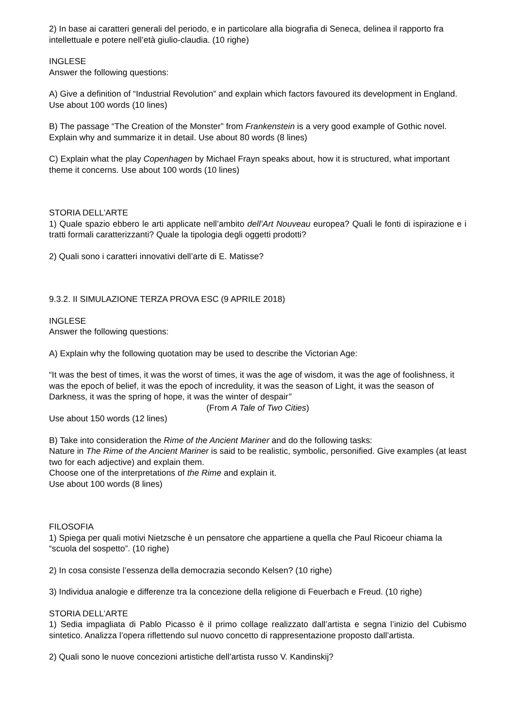2) In base ai caratteri generali del periodo, e in particolare alla biografia di Seneca, delinea il rapporto fra intellettuale e potere nell’età giulio-claudia. (10 righe)
INGLESE
Answer the following questions:
A) Give a definition of “Industrial Revolution” and explain which factors favoured its development in England. Use about 100 words (10 lines)
B) The passage “The Creation of the Monster” from Frankenstein is a very good example of Gothic novel. Explain why and summarize it in detail. Use about 80 words (8 lines)
C) Explain what the play Copenhagen by Michael Frayn speaks about, how it is structured, what important theme it concerns. Use about 100 words (10 lines)
STORIA DELL’ARTE
1) Quale spazio ebbero le arti applicate nell’ambito dell’Art Nouveau europea? Quali le fonti di ispirazione e i tratti formali caratterizzanti? Quale la tipologia degli oggetti prodotti?
2) Quali sono i caratteri innovativi dell’arte di E. Matisse?
9.3.2. II SIMULAZIONE TERZA PROVA ESC (9 APRILE 2018)
INGLESE
Answer the following questions:
A) Explain why the following quotation may be used to describe the Victorian Age:
“It was the best of times, it was the worst of times, it was the age of wisdom, it was the age of foolishness, it was the epoch of belief, it was the epoch of incredulity, it was the season of Light, it was the season of Darkness, it was the spring of hope, it was the winter of despair”
(From A Tale of Two Cities)
Use about 150 words (12 lines)
B) Take into consideration the Rime of the Ancient Mariner and do the following tasks:
Nature in The Rime of the Ancient Mariner is said to be realistic, symbolic, personified. Give examples (at least two for each adjective) and explain them.
Choose one of the interpretations of the Rime and explain it.
Use about 100 words (8 lines)
FILOSOFIA
1) Spiega per quali motivi Nietzsche è un pensatore che appartiene a quella che Paul Ricoeur chiama la “scuola del sospetto”. (10 righe)
2) In cosa consiste l’essenza della democrazia secondo Kelsen? (10 righe)
3) Individua analogie e differenze tra la concezione della religione di Feuerbach e Freud. (10 righe)
STORIA DELL’ARTE
1) Sedia impagliata di Pablo Picasso è il primo collage realizzato dall’artista e segna l’inizio del Cubismo sintetico. Analizza l’opera riflettendo sul nuovo concetto di rappresentazione proposto dall’artista.
2) Quali sono le nuove concezioni artistiche dell’artista russo V. Kandinskij?